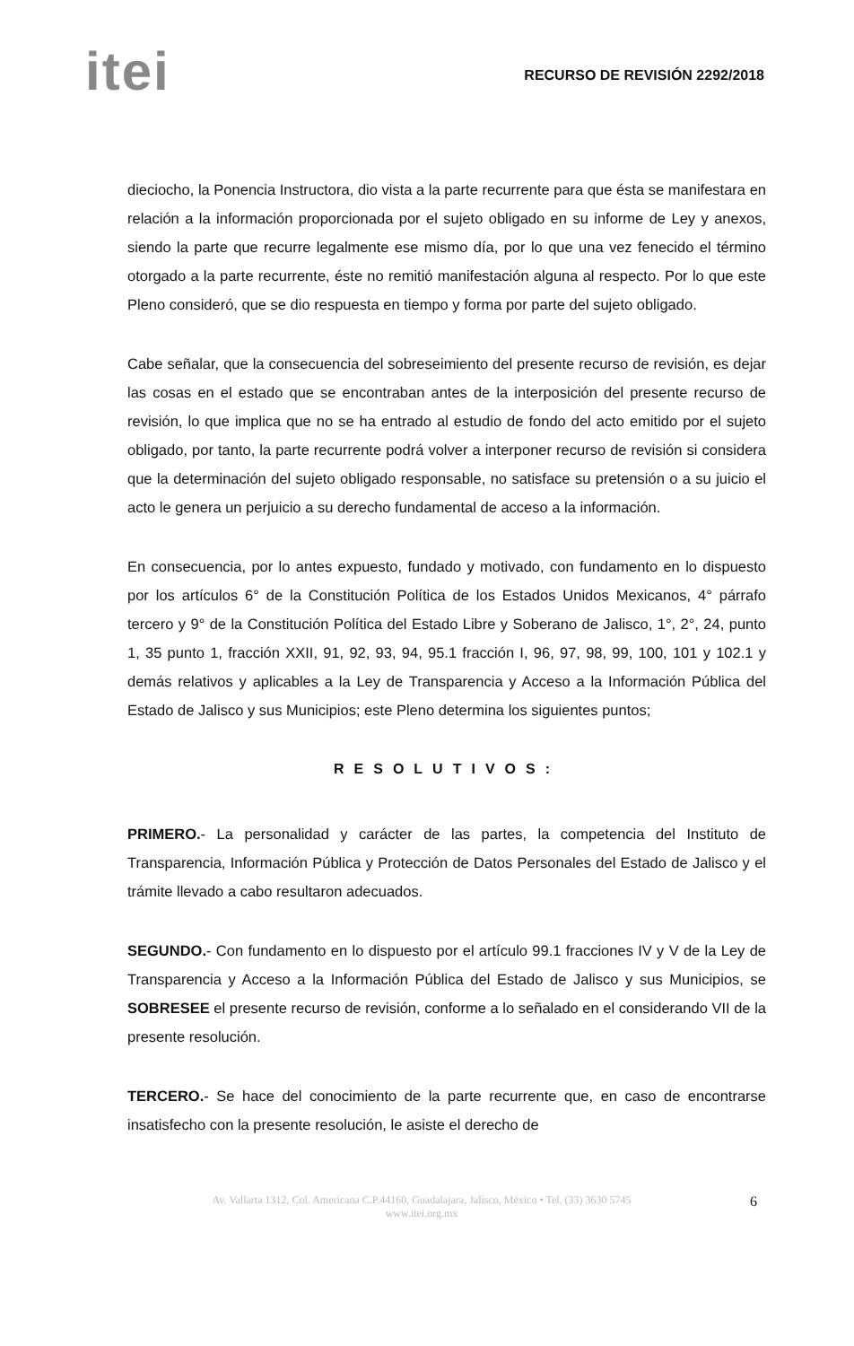itei
RECURSO DE REVISIÓN 2292/2018
dieciocho, la Ponencia Instructora, dio vista a la parte recurrente para que ésta se manifestara en relación a la información proporcionada por el sujeto obligado en su informe de Ley y anexos, siendo la parte que recurre legalmente ese mismo día, por lo que una vez fenecido el término otorgado a la parte recurrente, éste no remitió manifestación alguna al respecto. Por lo que este Pleno consideró, que se dio respuesta en tiempo y forma por parte del sujeto obligado.
Cabe señalar, que la consecuencia del sobreseimiento del presente recurso de revisión, es dejar las cosas en el estado que se encontraban antes de la interposición del presente recurso de revisión, lo que implica que no se ha entrado al estudio de fondo del acto emitido por el sujeto obligado, por tanto, la parte recurrente podrá volver a interponer recurso de revisión si considera que la determinación del sujeto obligado responsable, no satisface su pretensión o a su juicio el acto le genera un perjuicio a su derecho fundamental de acceso a la información.
En consecuencia, por lo antes expuesto, fundado y motivado, con fundamento en lo dispuesto por los artículos 6° de la Constitución Política de los Estados Unidos Mexicanos, 4° párrafo tercero y 9° de la Constitución Política del Estado Libre y Soberano de Jalisco, 1°, 2°, 24, punto 1, 35 punto 1, fracción XXII, 91, 92, 93, 94, 95.1 fracción I, 96, 97, 98, 99, 100, 101 y 102.1 y demás relativos y aplicables a la Ley de Transparencia y Acceso a la Información Pública del Estado de Jalisco y sus Municipios; este Pleno determina los siguientes puntos;
RESOLUTIVOS:
PRIMERO.- La personalidad y carácter de las partes, la competencia del Instituto de Transparencia, Información Pública y Protección de Datos Personales del Estado de Jalisco y el trámite llevado a cabo resultaron adecuados.
SEGUNDO.- Con fundamento en lo dispuesto por el artículo 99.1 fracciones IV y V de la Ley de Transparencia y Acceso a la Información Pública del Estado de Jalisco y sus Municipios, se SOBRESEE el presente recurso de revisión, conforme a lo señalado en el considerando VII de la presente resolución.
TERCERO.- Se hace del conocimiento de la parte recurrente que, en caso de encontrarse insatisfecho con la presente resolución, le asiste el derecho de
Av. Vallarta 1312, Col. Americana C.P.44160, Guadalajara, Jalisco, México • Tel. (33) 3630 5745
www.itei.org.mx
6